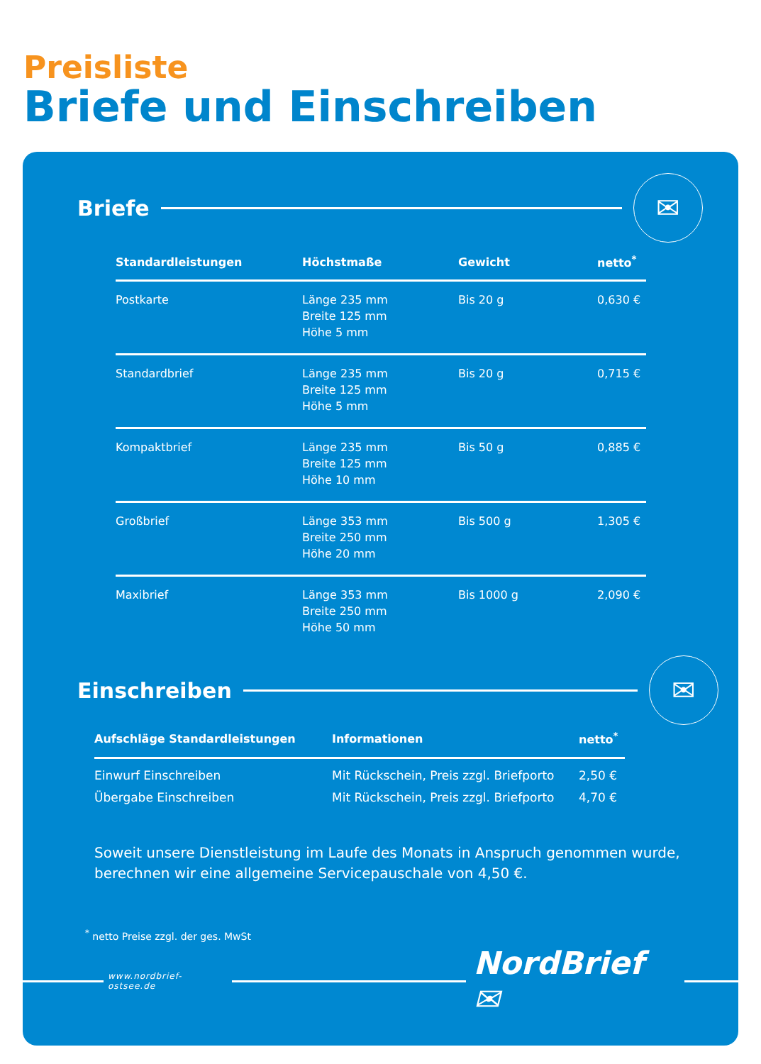Preisliste
Briefe und Einschreiben
Briefe
✉
| Standardleistungen | Höchstmaße | Gewicht | netto<sup>*</sup> |
| --- | --- | --- | --- |
| Postkarte | Länge 235 mm Breite 125 mm Höhe 5 mm | Bis 20 g | 0,630 € |
| Standardbrief | Länge 235 mm Breite 125 mm Höhe 5 mm | Bis 20 g | 0,715 € |
| Kompaktbrief | Länge 235 mm Breite 125 mm Höhe 10 mm | Bis 50 g | 0,885 € |
| Großbrief | Länge 353 mm Breite 250 mm Höhe 20 mm | Bis 500 g | 1,305 € |
| Maxibrief | Länge 353 mm Breite 250 mm Höhe 50 mm | Bis 1000 g | 2,090 € |
Einschreiben
✉
| Aufschläge Standardleistungen | Informationen | netto<sup>*</sup> |
| --- | --- | --- |
| Einwurf Einschreiben | Mit Rückschein, Preis zzgl. Briefporto | 2,50 € |
| Übergabe Einschreiben | Mit Rückschein, Preis zzgl. Briefporto | 4,70 € |
Soweit unsere Dienstleistung im Laufe des Monats in Anspruch genommen wurde,
berechnen wir eine allgemeine Servicepauschale von 4,50 €.
<sup>*</sup> netto Preise zzgl. der ges. MwSt
www.nordbrief-ostsee.de
NordBrief ✉